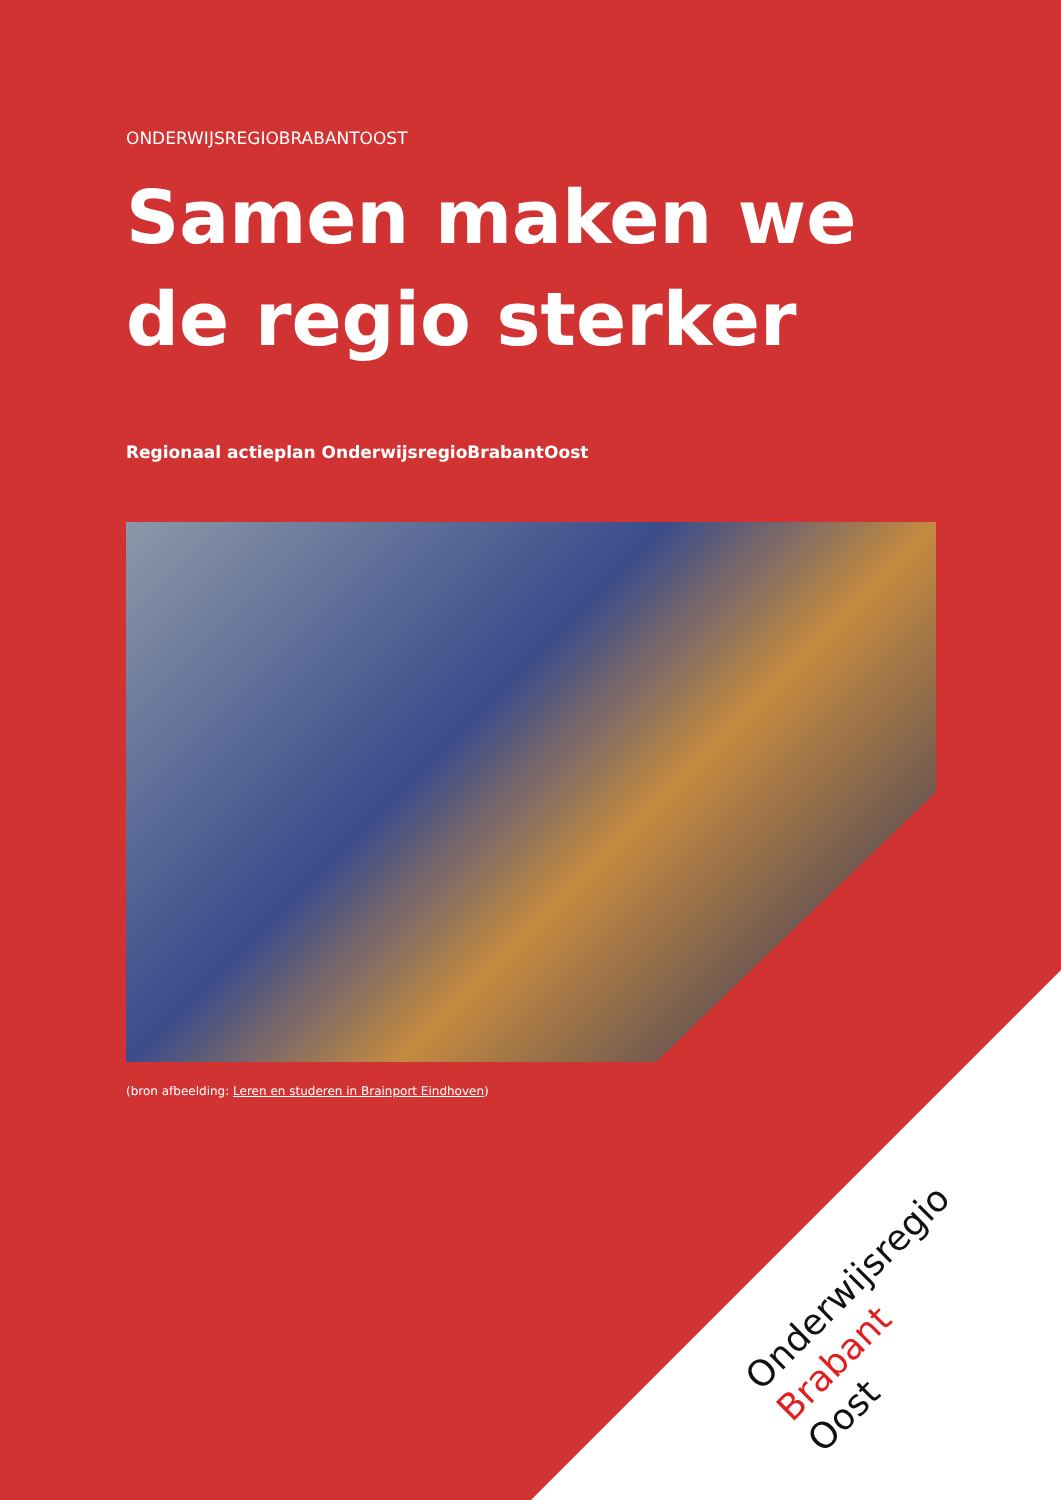ONDERWIJSREGIOBRABANTOOST
Samen maken we
de regio sterker
Regionaal actieplan OnderwijsregioBrabantOost
(bron afbeelding: Leren en studeren in Brainport Eindhoven)
Onderwijsregio
Brabant
Oost